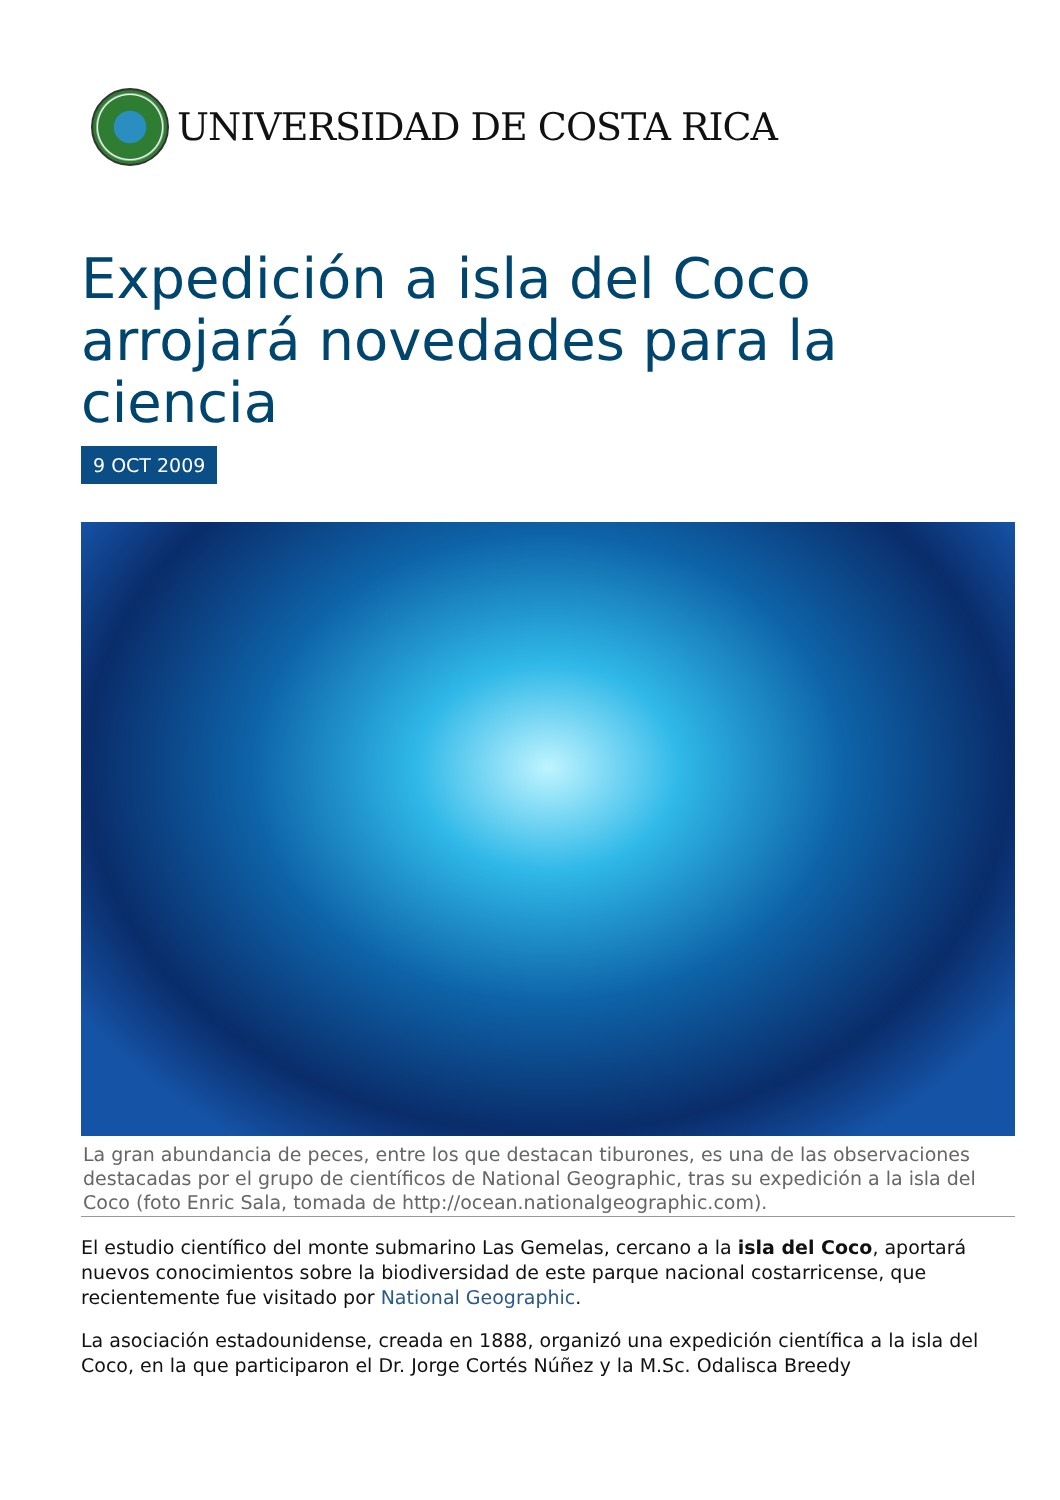UNIVERSIDAD DE COSTA RICA
Expedición a isla del Coco arrojará novedades para la ciencia
9 OCT 2009
La gran abundancia de peces, entre los que destacan tiburones, es una de las observaciones destacadas por el grupo de científicos de National Geographic, tras su expedición a la isla del Coco (foto Enric Sala, tomada de http://ocean.nationalgeographic.com).
El estudio científico del monte submarino Las Gemelas, cercano a la isla del Coco, aportará nuevos conocimientos sobre la biodiversidad de este parque nacional costarricense, que recientemente fue visitado por National Geographic.
La asociación estadounidense, creada en 1888, organizó una expedición científica a la isla del Coco, en la que participaron el Dr. Jorge Cortés Núñez y la M.Sc. Odalisca Breedy